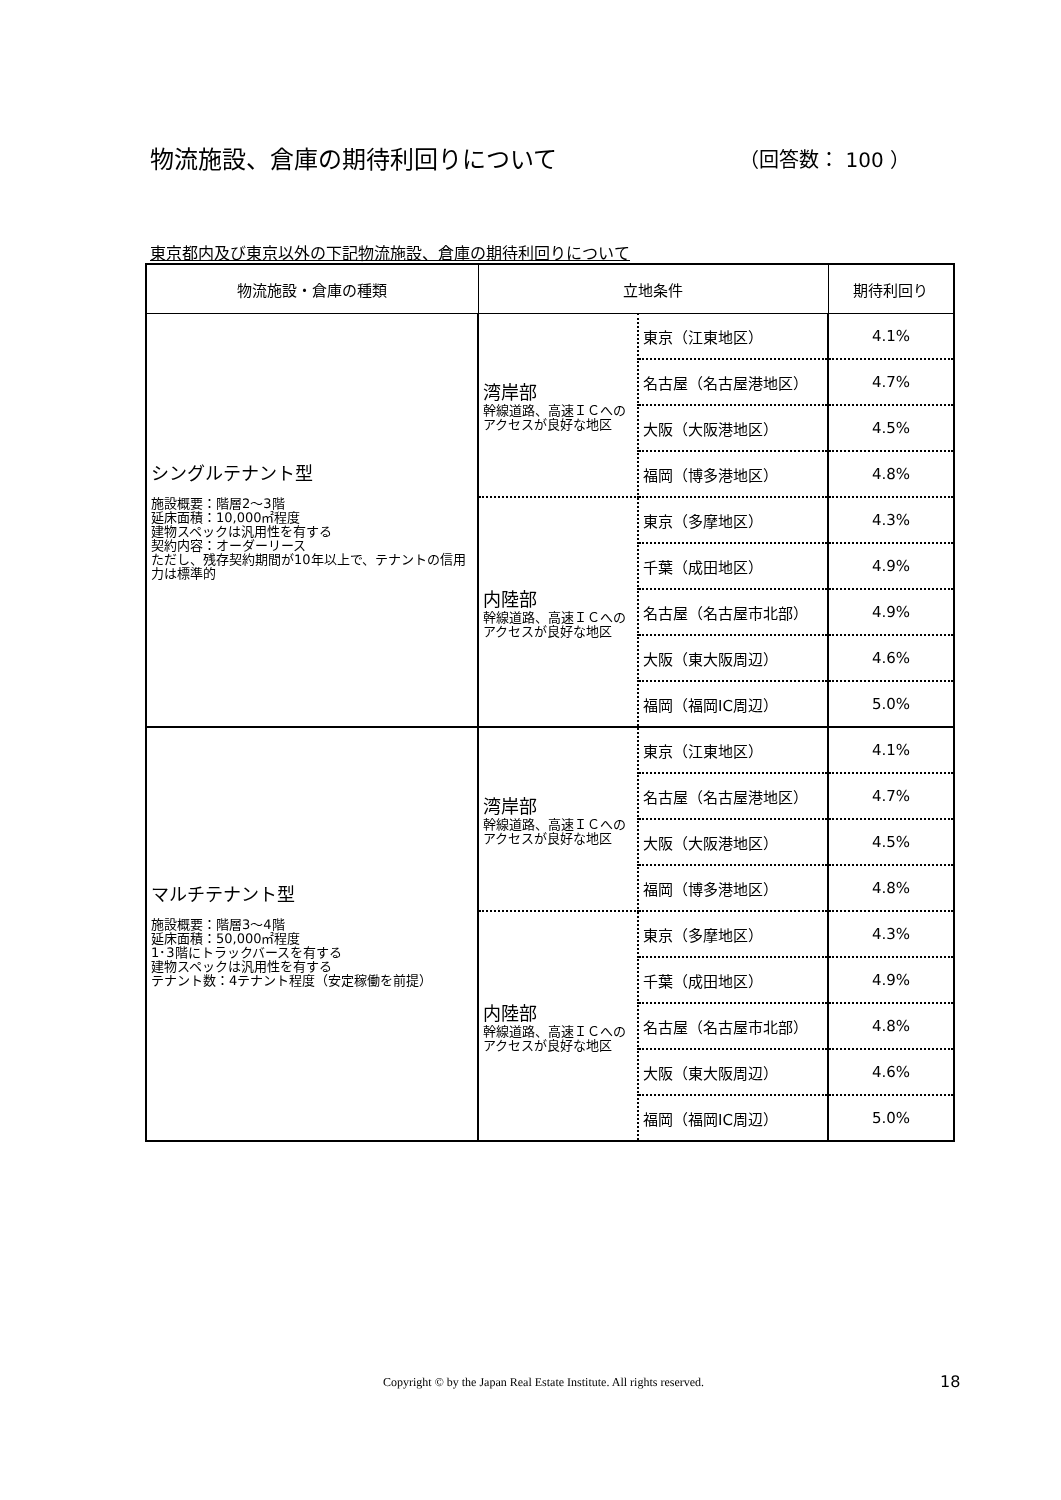物流施設、倉庫の期待利回りについて （回答数： 100 ）
東京都内及び東京以外の下記物流施設、倉庫の期待利回りについて
| 物流施設・倉庫の種類 | 立地条件 | | 期待利回り |
| --- | --- | --- | --- |
| シングルテナント型 施設概要：階層2～3階 延床面積：10,000㎡程度 建物スペックは汎用性を有する 契約内容：オーダーリース ただし、残存契約期間が10年以上で、テナントの信用力は標準的 | 湾岸部 幹線道路、高速ＩＣへのアクセスが良好な地区 | 東京（江東地区） | 4.1% |
| | | 名古屋（名古屋港地区） | 4.7% |
| | | 大阪（大阪港地区） | 4.5% |
| | | 福岡（博多港地区） | 4.8% |
| | 内陸部 幹線道路、高速ＩＣへのアクセスが良好な地区 | 東京（多摩地区） | 4.3% |
| | | 千葉（成田地区） | 4.9% |
| | | 名古屋（名古屋市北部） | 4.9% |
| | | 大阪（東大阪周辺） | 4.6% |
| | | 福岡（福岡IC周辺） | 5.0% |
| マルチテナント型 施設概要：階層3～4階 延床面積：50,000㎡程度 1･3階にトラックバースを有する 建物スペックは汎用性を有する テナント数：4テナント程度（安定稼働を前提） | 湾岸部 幹線道路、高速ＩＣへのアクセスが良好な地区 | 東京（江東地区） | 4.1% |
| | | 名古屋（名古屋港地区） | 4.7% |
| | | 大阪（大阪港地区） | 4.5% |
| | | 福岡（博多港地区） | 4.8% |
| | 内陸部 幹線道路、高速ＩＣへのアクセスが良好な地区 | 東京（多摩地区） | 4.3% |
| | | 千葉（成田地区） | 4.9% |
| | | 名古屋（名古屋市北部） | 4.8% |
| | | 大阪（東大阪周辺） | 4.6% |
| | | 福岡（福岡IC周辺） | 5.0% |
Copyright © by the Japan Real Estate Institute. All rights reserved.
18